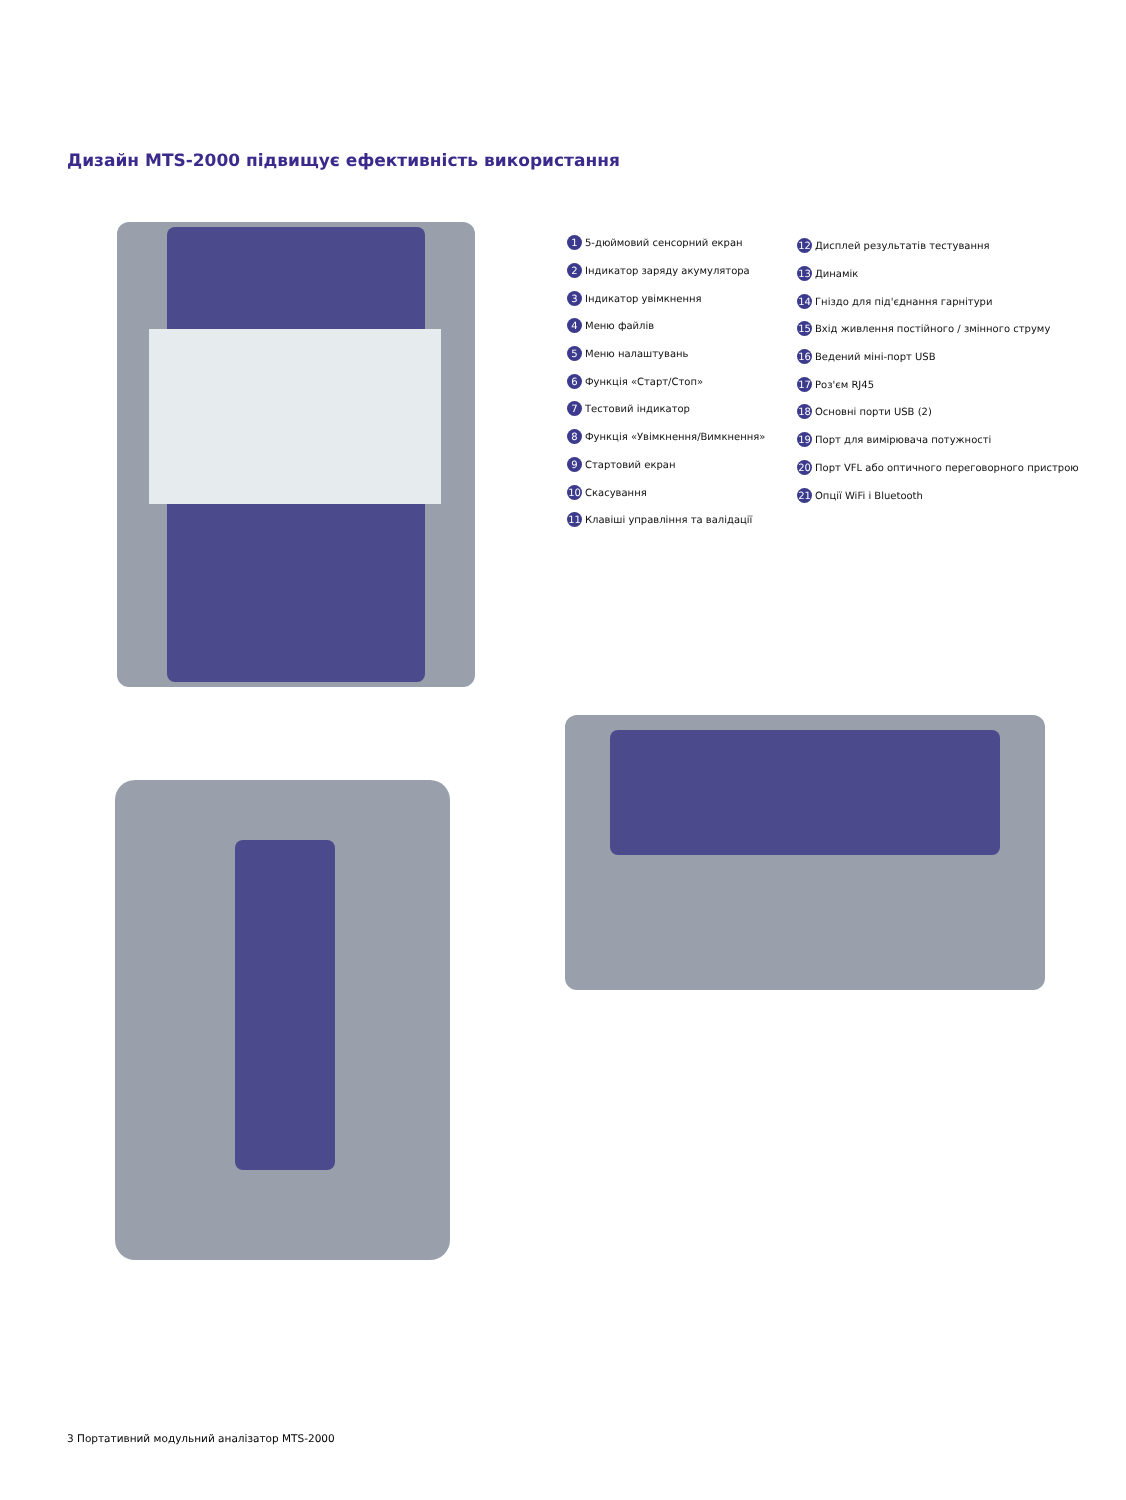Дизайн MTS-2000 підвищує ефективність використання
1 5-дюймовий сенсорний екран
2 Індикатор заряду акумулятора
3 Індикатор увімкнення
4 Меню файлів
5 Меню налаштувань
6 Функція «Старт/Стоп»
7 Тестовий індикатор
8 Функція «Увімкнення/Вимкнення»
9 Стартовий екран
10 Скасування
11 Клавіші управління та валідації
12 Дисплей результатів тестування
13 Динамік
14 Гніздо для під'єднання гарнітури
15 Вхід живлення постійного / змінного струму
16 Ведений міні-порт USB
17 Роз'єм RJ45
18 Основні порти USB (2)
19 Порт для вимірювача потужності
20 Порт VFL або оптичного переговорного пристрою
21 Опції WiFi і Bluetooth
3 Портативний модульний аналізатор MTS-2000